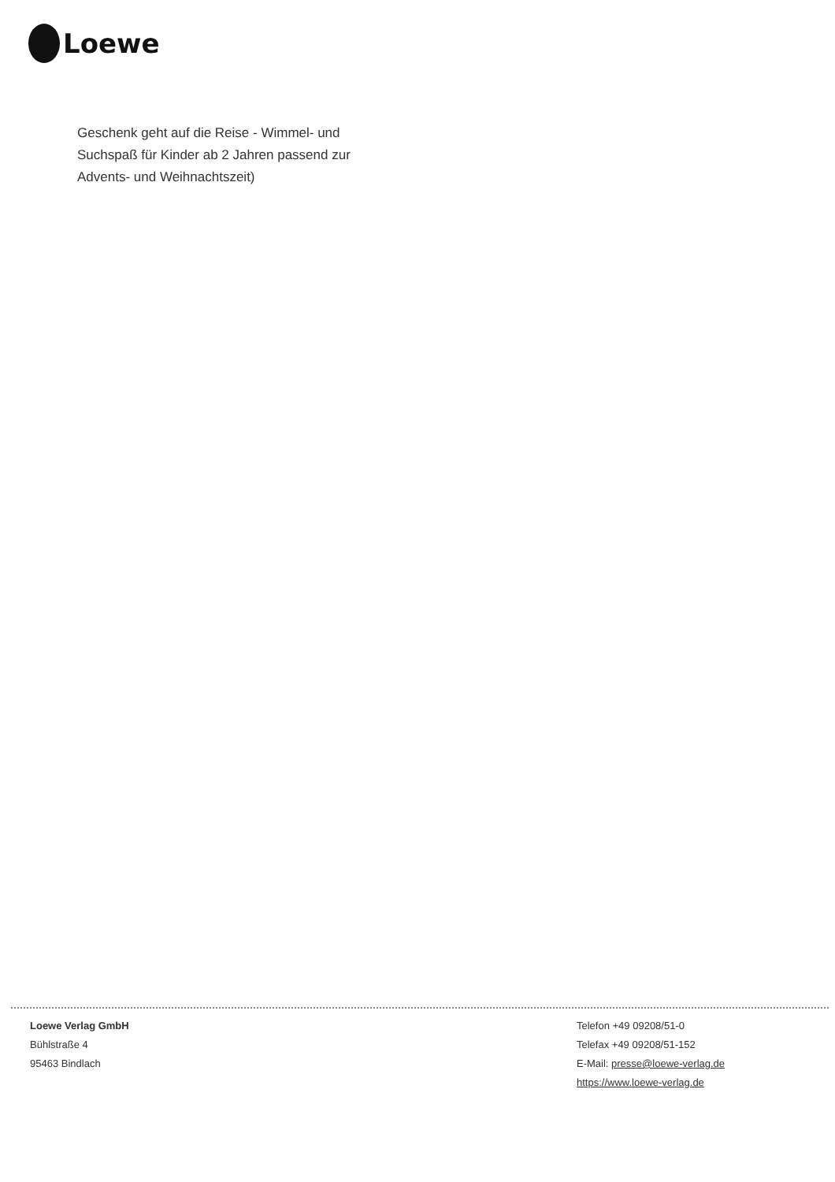Loewe
Geschenk geht auf die Reise - Wimmel- und Suchspaß für Kinder ab 2 Jahren passend zur Advents- und Weihnachtszeit)
Loewe Verlag GmbH
Bühlstraße 4
95463 Bindlach
Telefon +49 09208/51-0
Telefax +49 09208/51-152
E-Mail: presse@loewe-verlag.de
https://www.loewe-verlag.de